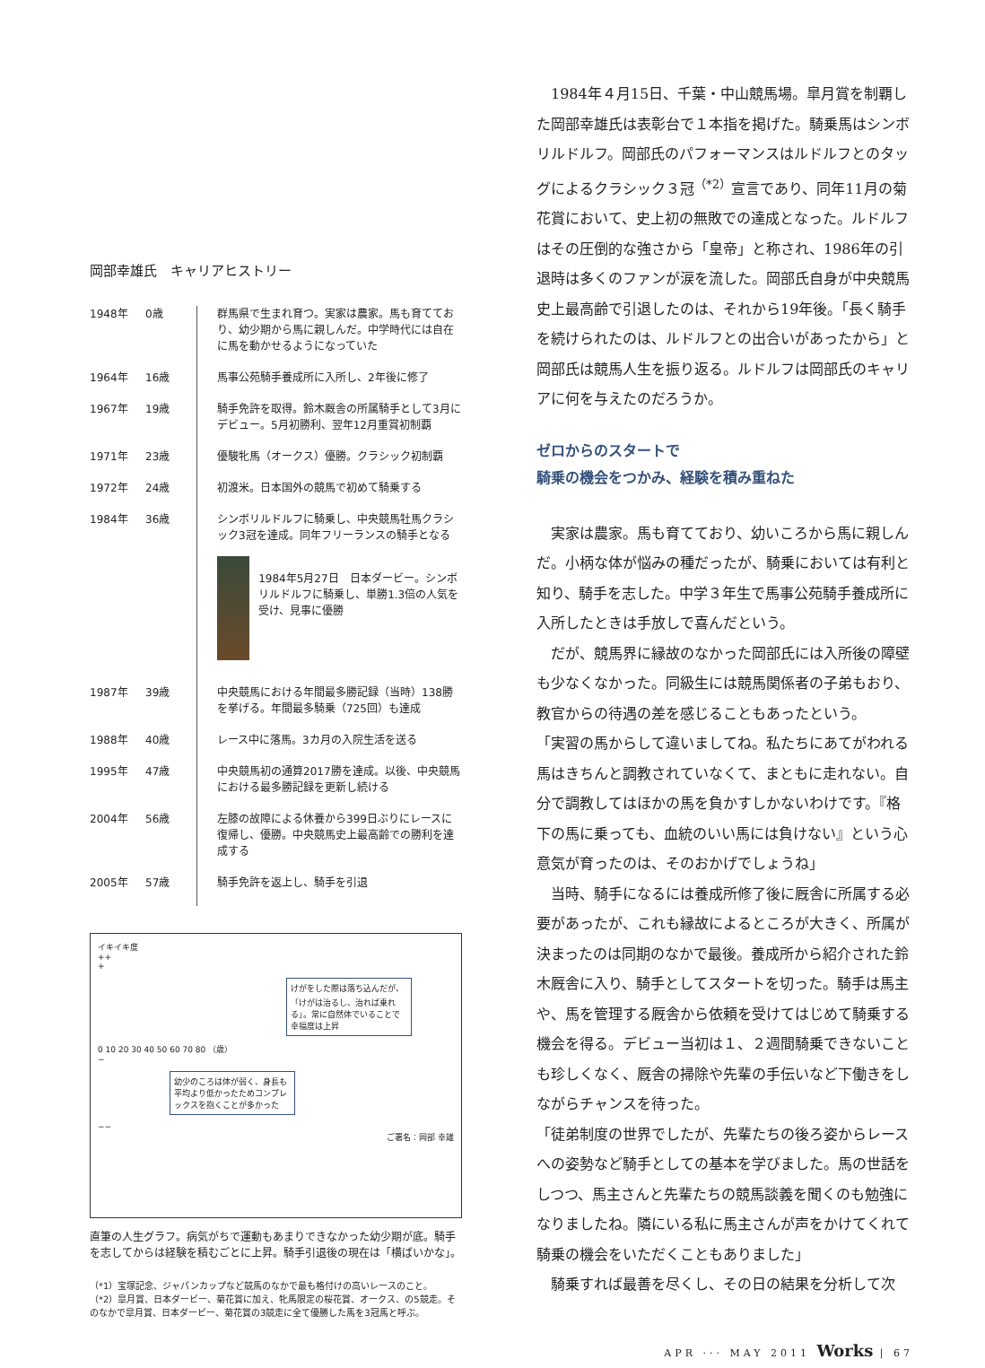岡部幸雄氏　キャリアヒストリー
| 1948年 | 0歳 | 群馬県で生まれ育つ。実家は農家。馬も育てており、幼少期から馬に親しんだ。中学時代には自在に馬を動かせるようになっていた |
| 1964年 | 16歳 | 馬事公苑騎手養成所に入所し、2年後に修了 |
| 1967年 | 19歳 | 騎手免許を取得。鈴木厩舎の所属騎手として3月にデビュー。5月初勝利、翌年12月重賞初制覇 |
| 1971年 | 23歳 | 優駿牝馬（オークス）優勝。クラシック初制覇 |
| 1972年 | 24歳 | 初渡米。日本国外の競馬で初めて騎乗する |
| 1984年 | 36歳 | シンボリルドルフに騎乗し、中央競馬牡馬クラシック3冠を達成。同年フリーランスの騎手となる 1984年5月27日 日本ダービー。シンボリルドルフに騎乗し、単勝1.3倍の人気を受け、見事に優勝 |
| 1987年 | 39歳 | 中央競馬における年間最多勝記録（当時）138勝を挙げる。年間最多騎乗（725回）も達成 |
| 1988年 | 40歳 | レース中に落馬。3カ月の入院生活を送る |
| 1995年 | 47歳 | 中央競馬初の通算2017勝を達成。以後、中央競馬における最多勝記録を更新し続ける |
| 2004年 | 56歳 | 左膝の故障による休養から399日ぶりにレースに復帰し、優勝。中央競馬史上最高齢での勝利を達成する |
| 2005年 | 57歳 | 騎手免許を返上し、騎手を引退 |
イキイキ度
++
+
けがをした際は落ち込んだが、「けがは治るし、治れば乗れる」。常に自然体でいることで幸福度は上昇
0 10 20 30 40 50 60 70 80 （歳）
−
幼少のころは体が弱く、身長も平均より低かったためコンプレックスを抱くことが多かった
−−
ご署名：岡部 幸雄
直筆の人生グラフ。病気がちで運動もあまりできなかった幼少期が底。騎手を志してからは経験を積むごとに上昇。騎手引退後の現在は「横ばいかな」。
（*1）宝塚記念、ジャパンカップなど競馬のなかで最も格付けの高いレースのこと。
（*2）皐月賞、日本ダービー、菊花賞に加え、牝馬限定の桜花賞、オークス、の5競走。そのなかで皐月賞、日本ダービー、菊花賞の3競走に全て優勝した馬を3冠馬と呼ぶ。
1984年４月15日、千葉・中山競馬場。皐月賞を制覇した岡部幸雄氏は表彰台で１本指を掲げた。騎乗馬はシンボリルドルフ。岡部氏のパフォーマンスはルドルフとのタッグによるクラシック３冠<sup>（*2）</sup>宣言であり、同年11月の菊花賞において、史上初の無敗での達成となった。ルドルフはその圧倒的な強さから「皇帝」と称され、1986年の引退時は多くのファンが涙を流した。岡部氏自身が中央競馬史上最高齢で引退したのは、それから19年後。「長く騎手を続けられたのは、ルドルフとの出合いがあったから」と岡部氏は競馬人生を振り返る。ルドルフは岡部氏のキャリアに何を与えたのだろうか。
ゼロからのスタートで
騎乗の機会をつかみ、経験を積み重ねた
実家は農家。馬も育てており、幼いころから馬に親しんだ。小柄な体が悩みの種だったが、騎乗においては有利と知り、騎手を志した。中学３年生で馬事公苑騎手養成所に入所したときは手放しで喜んだという。
だが、競馬界に縁故のなかった岡部氏には入所後の障壁も少なくなかった。同級生には競馬関係者の子弟もおり、教官からの待遇の差を感じることもあったという。
「実習の馬からして違いましてね。私たちにあてがわれる馬はきちんと調教されていなくて、まともに走れない。自分で調教してはほかの馬を負かすしかないわけです。『格下の馬に乗っても、血統のいい馬には負けない』という心意気が育ったのは、そのおかげでしょうね」
当時、騎手になるには養成所修了後に厩舎に所属する必要があったが、これも縁故によるところが大きく、所属が決まったのは同期のなかで最後。養成所から紹介された鈴木厩舎に入り、騎手としてスタートを切った。騎手は馬主や、馬を管理する厩舎から依頼を受けてはじめて騎乗する機会を得る。デビュー当初は１、２週間騎乗できないことも珍しくなく、厩舎の掃除や先輩の手伝いなど下働きをしながらチャンスを待った。
「徒弟制度の世界でしたが、先輩たちの後ろ姿からレースへの姿勢など騎手としての基本を学びました。馬の世話をしつつ、馬主さんと先輩たちの競馬談義を聞くのも勉強になりましたね。隣にいる私に馬主さんが声をかけてくれて騎乗の機会をいただくこともありました」
騎乗すれば最善を尽くし、その日の結果を分析して次
APR ··· MAY 2011 Works | 67